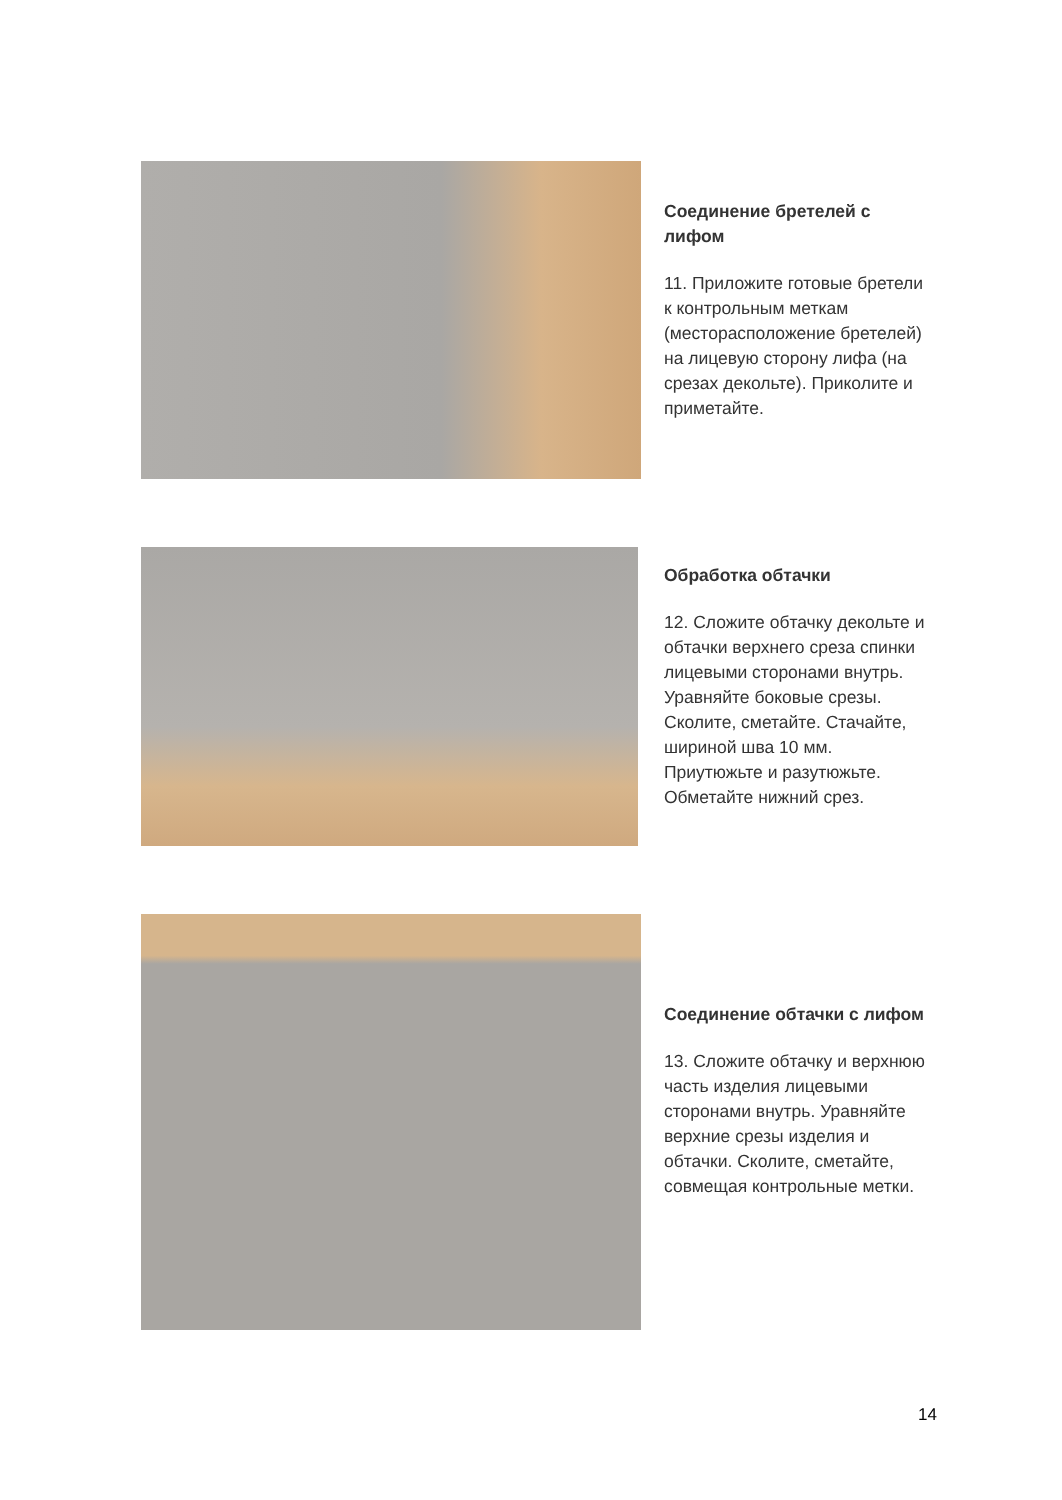Соединение бретелей с лифом
11. Приложите готовые бретели к контрольным меткам (месторасположение бретелей) на лицевую сторону лифа (на срезах декольте). Приколите и приметайте.
Обработка обтачки
12. Сложите обтачку декольте и обтачки верхнего среза спинки лицевыми сторонами внутрь. Уравняйте боковые срезы. Сколите, сметайте. Стачайте, шириной шва 10 мм. Приутюжьте и разутюжьте. Обметайте нижний срез.
Соединение обтачки с лифом
13. Сложите обтачку и верхнюю часть изделия лицевыми сторонами внутрь. Уравняйте верхние срезы изделия и обтачки. Сколите, сметайте, совмещая контрольные метки.
14